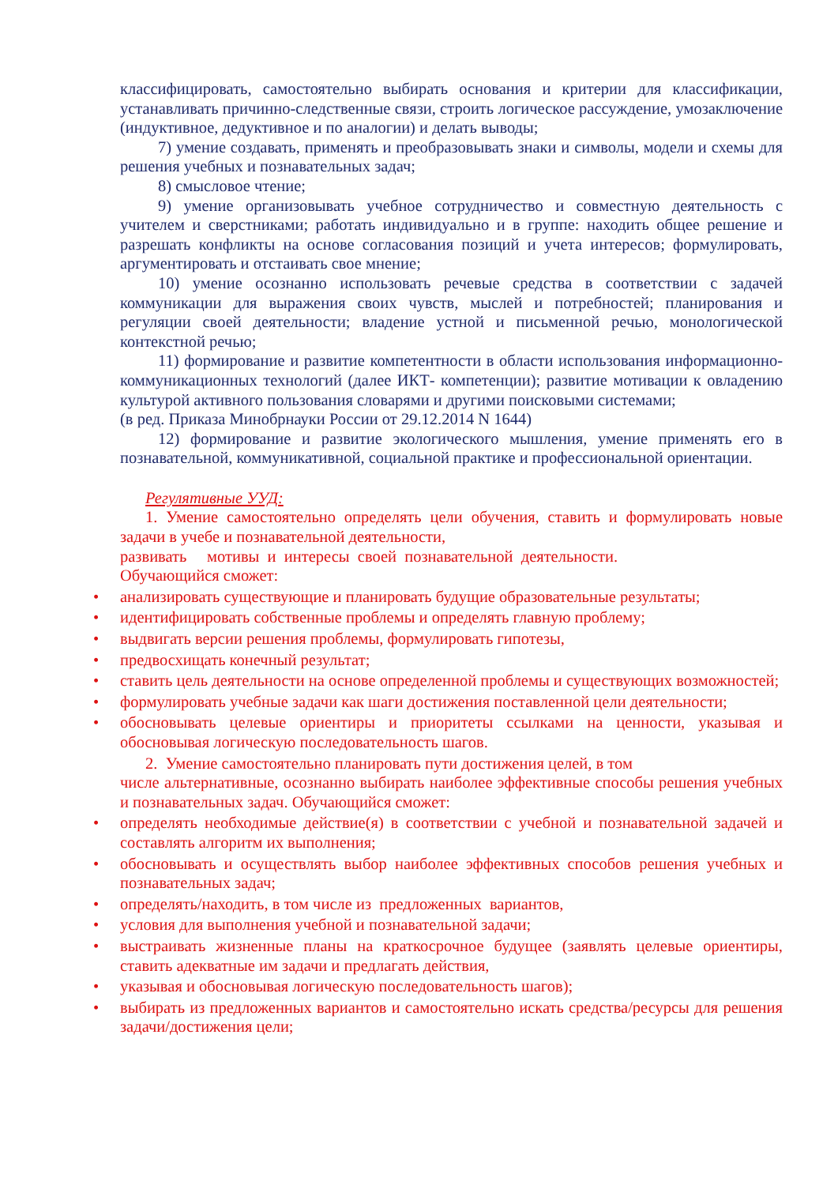классифицировать, самостоятельно выбирать основания и критерии для классификации, устанавливать причинно-следственные связи, строить логическое рассуждение, умозаключение (индуктивное, дедуктивное и по аналогии) и делать выводы;
7) умение создавать, применять и преобразовывать знаки и символы, модели и схемы для решения учебных и познавательных задач;
8) смысловое чтение;
9) умение организовывать учебное сотрудничество и совместную деятельность с учителем и сверстниками; работать индивидуально и в группе: находить общее решение и разрешать конфликты на основе согласования позиций и учета интересов; формулировать, аргументировать и отстаивать свое мнение;
10) умение осознанно использовать речевые средства в соответствии с задачей коммуникации для выражения своих чувств, мыслей и потребностей; планирования и регуляции своей деятельности; владение устной и письменной речью, монологической контекстной речью;
11) формирование и развитие компетентности в области использования информационно-коммуникационных технологий (далее ИКТ- компетенции); развитие мотивации к овладению культурой активного пользования словарями и другими поисковыми системами;
(в ред. Приказа Минобрнауки России от 29.12.2014 N 1644)
12) формирование и развитие экологического мышления, умение применять его в познавательной, коммуникативной, социальной практике и профессиональной ориентации.
Регулятивные УУД:
1. Умение самостоятельно определять цели обучения, ставить и формулировать новые задачи в учебе и познавательной деятельности,
развивать мотивы и интересы своей познавательной деятельности.
Обучающийся сможет:
• анализировать существующие и планировать будущие образовательные результаты;
• идентифицировать собственные проблемы и определять главную проблему;
• выдвигать версии решения проблемы, формулировать гипотезы,
• предвосхищать конечный результат;
• ставить цель деятельности на основе определенной проблемы и существующих возможностей;
• формулировать учебные задачи как шаги достижения поставленной цели деятельности;
• обосновывать целевые ориентиры и приоритеты ссылками на ценности, указывая и обосновывая логическую последовательность шагов.
2. Умение самостоятельно планировать пути достижения целей, в том
числе альтернативные, осознанно выбирать наиболее эффективные способы решения учебных и познавательных задач. Обучающийся сможет:
• определять необходимые действие(я) в соответствии с учебной и познавательной задачей и составлять алгоритм их выполнения;
• обосновывать и осуществлять выбор наиболее эффективных способов решения учебных и познавательных задач;
• определять/находить, в том числе из предложенных вариантов,
• условия для выполнения учебной и познавательной задачи;
• выстраивать жизненные планы на краткосрочное будущее (заявлять целевые ориентиры, ставить адекватные им задачи и предлагать действия,
• указывая и обосновывая логическую последовательность шагов);
• выбирать из предложенных вариантов и самостоятельно искать средства/ресурсы для решения задачи/достижения цели;